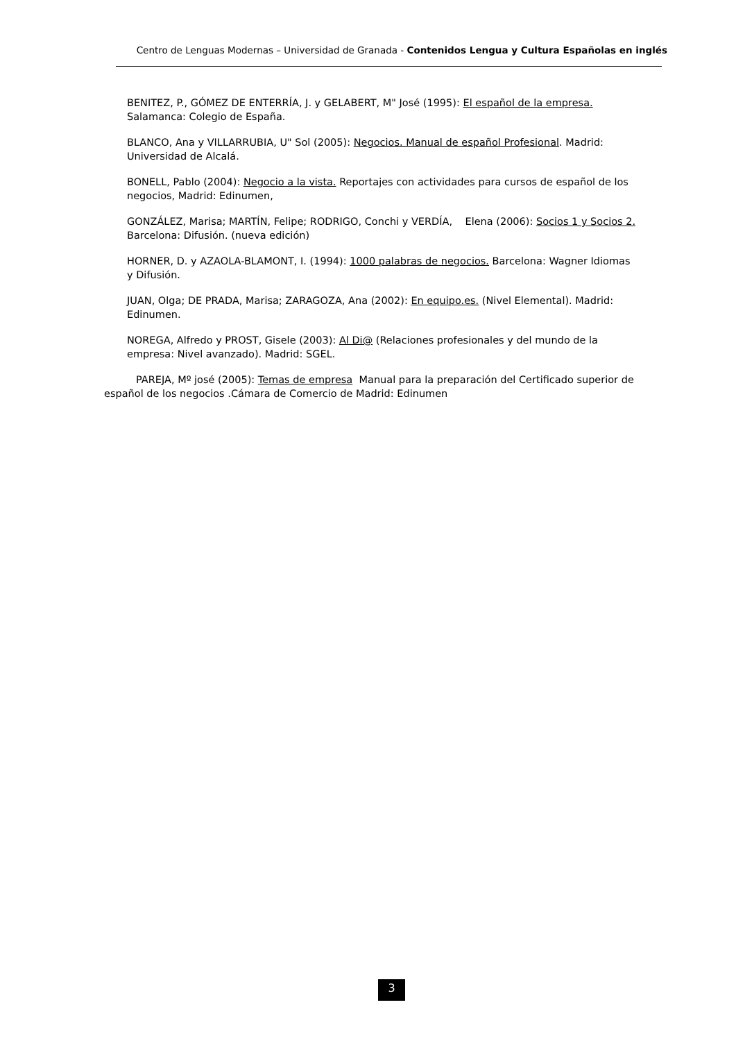Centro de Lenguas Modernas – Universidad de Granada - Contenidos Lengua y Cultura Españolas en inglés
BENITEZ, P., GÓMEZ DE ENTERRÍA, J. y GELABERT, M" José (1995): El español de la empresa. Salamanca: Colegio de España.
BLANCO, Ana y VILLARRUBIA, U" Sol (2005): Negocios. Manual de español Profesional. Madrid: Universidad de Alcalá.
BONELL, Pablo (2004): Negocio a la vista. Reportajes con actividades para cursos de español de los negocios, Madrid: Edinumen,
GONZÁLEZ, Marisa; MARTÍN, Felipe; RODRIGO, Conchi y VERDÍA, Elena (2006): Socios 1 y Socios 2. Barcelona: Difusión. (nueva edición)
HORNER, D. y AZAOLA-BLAMONT, I. (1994): 1000 palabras de negocios. Barcelona: Wagner Idiomas y Difusión.
JUAN, Olga; DE PRADA, Marisa; ZARAGOZA, Ana (2002): En equipo.es. (Nivel Elemental). Madrid: Edinumen.
NOREGA, Alfredo y PROST, Gisele (2003): Al Di@ (Relaciones profesionales y del mundo de la empresa: Nivel avanzado). Madrid: SGEL.
PAREJA, Mº josé (2005): Temas de empresa Manual para la preparación del Certificado superior de español de los negocios .Cámara de Comercio de Madrid: Edinumen
3